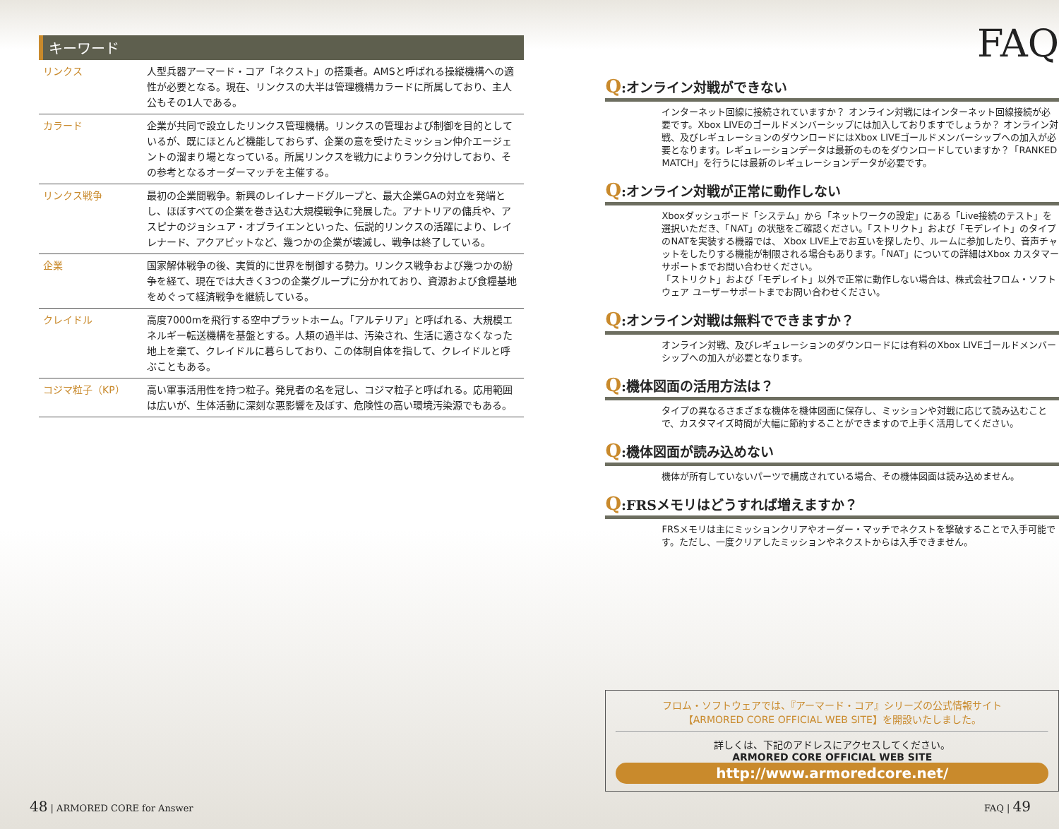キーワード
| リンクス | 人型兵器アーマード・コア「ネクスト」の搭乗者。AMSと呼ばれる操縦機構への適性が必要となる。現在、リンクスの大半は管理機構カラードに所属しており、主人公もその1人である。 |
| カラード | 企業が共同で設立したリンクス管理機構。リンクスの管理および制御を目的としているが、既にほとんど機能しておらず、企業の意を受けたミッション仲介エージェントの溜まり場となっている。所属リンクスを戦力によりランク分けしており、その参考となるオーダーマッチを主催する。 |
| リンクス戦争 | 最初の企業間戦争。新興のレイレナードグループと、最大企業GAの対立を発端とし、ほぼすべての企業を巻き込む大規模戦争に発展した。アナトリアの傭兵や、アスピナのジョシュア・オブライエンといった、伝説的リンクスの活躍により、レイレナード、アクアビットなど、幾つかの企業が壊滅し、戦争は終了している。 |
| 企業 | 国家解体戦争の後、実質的に世界を制御する勢力。リンクス戦争および幾つかの紛争を経て、現在では大きく3つの企業グループに分かれており、資源および食糧基地をめぐって経済戦争を継続している。 |
| クレイドル | 高度7000mを飛行する空中プラットホーム。「アルテリア」と呼ばれる、大規模エネルギー転送機構を基盤とする。人類の過半は、汚染され、生活に適さなくなった地上を棄て、クレイドルに暮らしており、この体制自体を指して、クレイドルと呼ぶこともある。 |
| コジマ粒子（KP） | 高い軍事活用性を持つ粒子。発見者の名を冠し、コジマ粒子と呼ばれる。応用範囲は広いが、生体活動に深刻な悪影響を及ぼす、危険性の高い環境汚染源でもある。 |
FAQ
Q:オンライン対戦ができない
インターネット回線に接続されていますか？ オンライン対戦にはインターネット回線接続が必要です。Xbox LIVEのゴールドメンバーシップには加入しておりますでしょうか？ オンライン対戦、及びレギュレーションのダウンロードにはXbox LIVEゴールドメンバーシップへの加入が必要となります。レギュレーションデータは最新のものをダウンロードしていますか？「RANKED MATCH」を行うには最新のレギュレーションデータが必要です。
Q:オンライン対戦が正常に動作しない
Xboxダッシュボード「システム」から「ネットワークの設定」にある「Live接続のテスト」を選択いただき、「NAT」の状態をご確認ください。「ストリクト」および「モデレイト」のタイプのNATを実装する機器では、 Xbox LIVE上でお互いを探したり、ルームに参加したり、音声チャットをしたりする機能が制限される場合もあります。「NAT」についての詳細はXbox カスタマーサポートまでお問い合わせください。
「ストリクト」および「モデレイト」以外で正常に動作しない場合は、株式会社フロム・ソフトウェア ユーザーサポートまでお問い合わせください。
Q:オンライン対戦は無料でできますか？
オンライン対戦、及びレギュレーションのダウンロードには有料のXbox LIVEゴールドメンバーシップへの加入が必要となります。
Q:機体図面の活用方法は？
タイプの異なるさまざまな機体を機体図面に保存し、ミッションや対戦に応じて読み込むことで、カスタマイズ時間が大幅に節約することができますので上手く活用してください。
Q:機体図面が読み込めない
機体が所有していないパーツで構成されている場合、その機体図面は読み込めません。
Q:FRSメモリはどうすれば増えますか？
FRSメモリは主にミッションクリアやオーダー・マッチでネクストを撃破することで入手可能です。ただし、一度クリアしたミッションやネクストからは入手できません。
フロム・ソフトウェアでは、『アーマード・コア』シリーズの公式情報サイト
【ARMORED CORE OFFICIAL WEB SITE】を開設いたしました。
詳しくは、下記のアドレスにアクセスしてください。
ARMORED CORE OFFICIAL WEB SITE
http://www.armoredcore.net/
48 | ARMORED CORE for Answer FAQ | 49